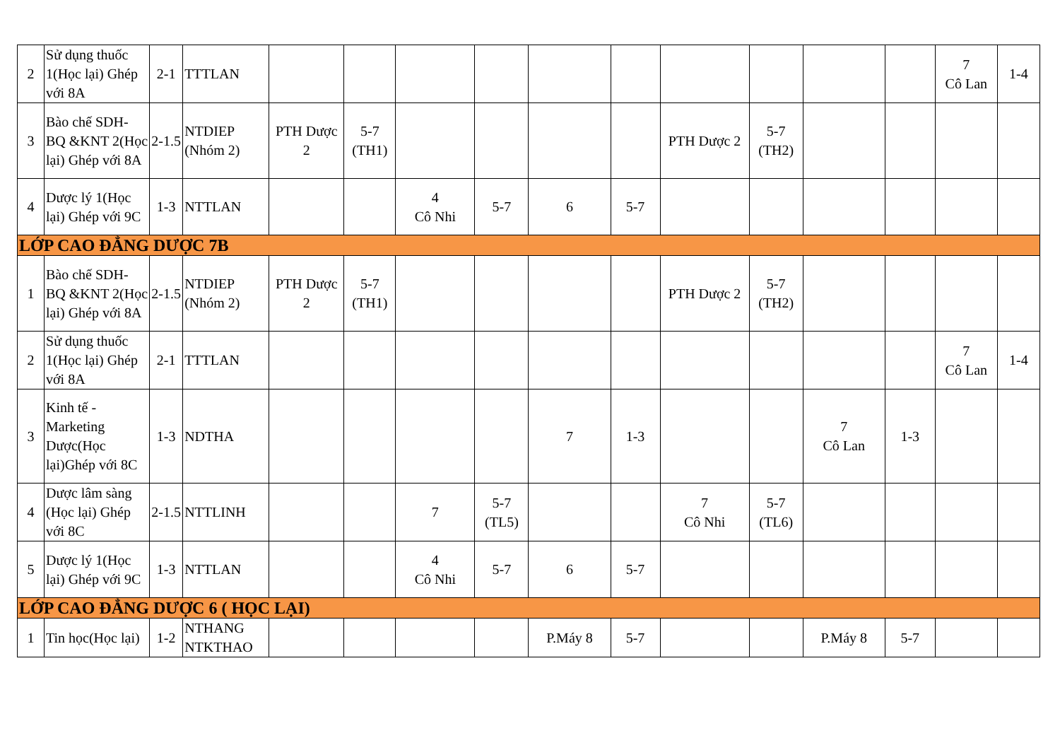| 2 | Sử dụng thuốc 1(Học lại) Ghép với 8A | 2-1 | TTTLAN | | | | | | | | | | | 7 Cô Lan | 1-4 |
| 3 | Bào chế SDH-BQ &KNT 2(Học lại) Ghép với 8A | 2-1.5 | NTDIEP (Nhóm 2) | PTH Dược 2 | 5-7 (TH1) | | | | | PTH Dược 2 | 5-7 (TH2) | | | | |
| 4 | Dược lý 1(Học lại) Ghép với 9C | 1-3 | NTTLAN | | | 4 Cô Nhi | 5-7 | 6 | 5-7 | | | | | | |
| LỚP CAO ĐẲNG DƯỢC 7B | | | | | | | | | | | | | | | |
| 1 | Bào chế SDH-BQ &KNT 2(Học lại) Ghép với 8A | 2-1.5 | NTDIEP (Nhóm 2) | PTH Dược 2 | 5-7 (TH1) | | | | | PTH Dược 2 | 5-7 (TH2) | | | | |
| 2 | Sử dụng thuốc 1(Học lại) Ghép với 8A | 2-1 | TTTLAN | | | | | | | | | | | 7 Cô Lan | 1-4 |
| 3 | Kinh tế - Marketing Dược(Học lại)Ghép với 8C | 1-3 | NDTHA | | | | | 7 | 1-3 | | | 7 Cô Lan | 1-3 | | |
| 4 | Dược lâm sàng (Học lại) Ghép với 8C | 2-1.5 | NTTLINH | | | 7 | 5-7 (TL5) | | | 7 Cô Nhi | 5-7 (TL6) | | | | |
| 5 | Dược lý 1(Học lại) Ghép với 9C | 1-3 | NTTLAN | | | 4 Cô Nhi | 5-7 | 6 | 5-7 | | | | | | |
| LỚP CAO ĐẲNG DƯỢC 6 ( HỌC LẠI) | | | | | | | | | | | | | | | |
| 1 | Tin học(Học lại) | 1-2 | NTHANG NTKTHAO | | | | | P.Máy 8 | 5-7 | | | P.Máy 8 | 5-7 | | |